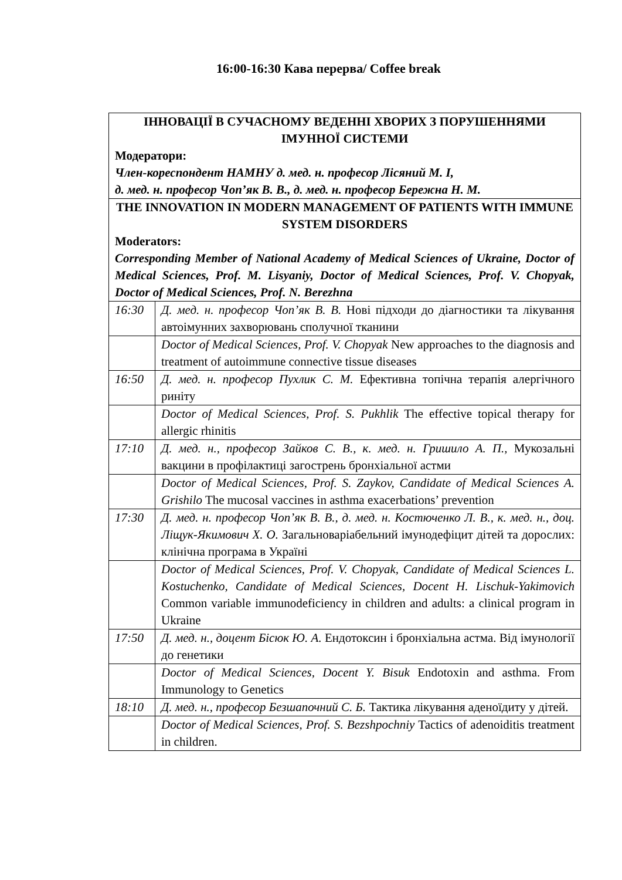16:00-16:30 Кава перерва/ Coffee break
| ІННОВАЦІЇ В СУЧАСНОМУ ВЕДЕННІ ХВОРИХ З ПОРУШЕННЯМИ ІМУННОЇ СИСТЕМИ Модератори: Член-кореспондент НАМНУ д. мед. н. професор Лісяний М. І, д. мед. н. професор Чоп’як В. В., д. мед. н. професор Бережна Н. М. | |
| THE INNOVATION IN MODERN MANAGEMENT OF PATIENTS WITH IMMUNE SYSTEM DISORDERS Moderators: Corresponding Member of National Academy of Medical Sciences of Ukraine, Doctor of Medical Sciences, Prof. M. Lisyaniy, Doctor of Medical Sciences, Prof. V. Chopyak, Doctor of Medical Sciences, Prof. N. Berezhna | |
| 16:30 | Д. мед. н. професор Чоп’як В. В. Нові підходи до діагностики та лікування автоімунних захворювань сполучної тканини |
| | Doctor of Medical Sciences, Prof. V. Chopyak New approaches to the diagnosis and treatment of autoimmune connective tissue diseases |
| 16:50 | Д. мед. н. професор Пухлик С. М. Ефективна топічна терапія алергічного риніту |
| | Doctor of Medical Sciences, Prof. S. Pukhlik The effective topical therapy for allergic rhinitis |
| 17:10 | Д. мед. н., професор Зайков С. В., к. мед. н. Гришило А. П., Мукозальні вакцини в профілактиці загострень бронхіальної астми |
| | Doctor of Medical Sciences, Prof. S. Zaykov, Candidate of Medical Sciences A. Grishilo The mucosal vaccines in asthma exacerbations’ prevention |
| 17:30 | Д. мед. н. професор Чоп’як В. В., д. мед. н. Костюченко Л. В., к. мед. н., доц. Ліщук-Якимович Х. О. Загальноваріабельний імунодефіцит дітей та дорослих: клінічна програма в Україні |
| | Doctor of Medical Sciences, Prof. V. Chopyak, Candidate of Medical Sciences L. Kostuchenko, Candidate of Medical Sciences, Docent H. Lischuk-Yakimovich Common variable immunodeficiency in children and adults: a clinical program in Ukraine |
| 17:50 | Д. мед. н., доцент Бісюк Ю. А. Ендотоксин і бронхіальна астма. Від імунології до генетики |
| | Doctor of Medical Sciences, Docent Y. Bisuk Endotoxin and asthma. From Immunology to Genetics |
| 18:10 | Д. мед. н., професор Безшапочний С. Б. Тактика лікування аденоїдиту у дітей. |
| | Doctor of Medical Sciences, Prof. S. Bezshpochniy Tactics of adenoiditis treatment in children. |